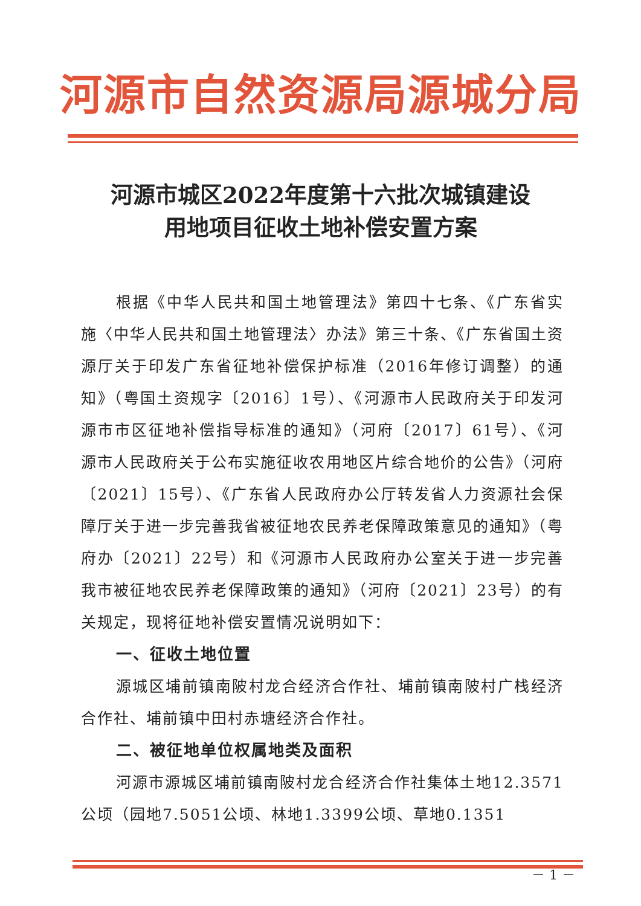河源市自然资源局源城分局
河源市城区2022年度第十六批次城镇建设
用地项目征收土地补偿安置方案
根据《中华人民共和国土地管理法》第四十七条、《广东省实施〈中华人民共和国土地管理法〉办法》第三十条、《广东省国土资源厅关于印发广东省征地补偿保护标准（2016年修订调整）的通知》（粤国土资规字〔2016〕1号）、《河源市人民政府关于印发河源市市区征地补偿指导标准的通知》（河府〔2017〕61号）、《河源市人民政府关于公布实施征收农用地区片综合地价的公告》（河府〔2021〕15号）、《广东省人民政府办公厅转发省人力资源社会保障厅关于进一步完善我省被征地农民养老保障政策意见的通知》（粤府办〔2021〕22号）和《河源市人民政府办公室关于进一步完善我市被征地农民养老保障政策的通知》（河府〔2021〕23号）的有关规定，现将征地补偿安置情况说明如下：
一、征收土地位置
源城区埔前镇南陂村龙合经济合作社、埔前镇南陂村广栈经济合作社、埔前镇中田村赤塘经济合作社。
二、被征地单位权属地类及面积
河源市源城区埔前镇南陂村龙合经济合作社集体土地12.3571公顷（园地7.5051公顷、林地1.3399公顷、草地0.1351
－ 1 －